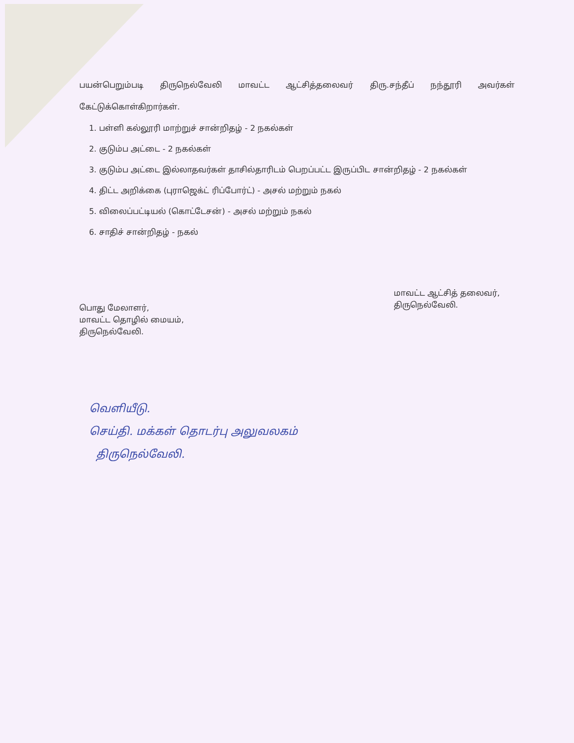பயன்பெறும்படி திருநெல்வேலி மாவட்ட ஆட்சித்தலைவர் திரு.சந்தீப் நந்தூரி அவர்கள் கேட்டுக்கொள்கிறார்கள்.
1. பள்ளி கல்லூரி மாற்றுச் சான்றிதழ் - 2 நகல்கள்
2. குடும்ப அட்டை - 2 நகல்கள்
3. குடும்ப அட்டை இல்லாதவர்கள் தாசில்தாரிடம் பெறப்பட்ட இருப்பிட சான்றிதழ் - 2 நகல்கள்
4. திட்ட அறிக்கை (புராஜெக்ட் ரிப்போர்ட்) - அசல் மற்றும் நகல்
5. விலைப்பட்டியல் (கொட்டேசன்) - அசல் மற்றும் நகல்
6. சாதிச் சான்றிதழ் - நகல்
பொது மேலாளர்,
மாவட்ட தொழில் மையம்,
திருநெல்வேலி.
மாவட்ட ஆட்சித் தலைவர்,
திருநெல்வேலி.
வெளியீடு.
செய்தி. மக்கள் தொடர்பு அலுவலகம்
திருநெல்வேலி.